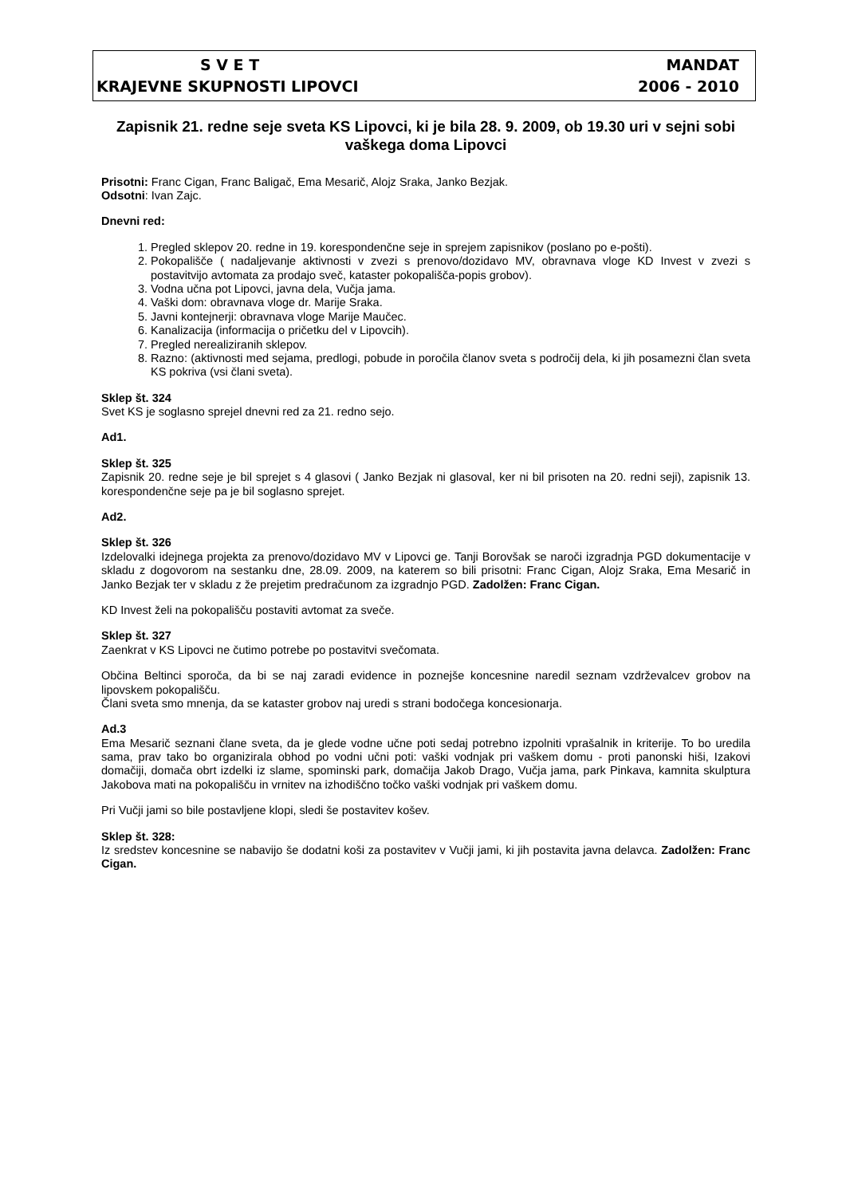S V E T MANDAT
KRAJEVNE SKUPNOSTI LIPOVCI 2006 - 2010
Zapisnik 21. redne seje sveta KS Lipovci, ki je bila 28. 9. 2009, ob 19.30 uri v sejni sobi vaškega doma Lipovci
Prisotni: Franc Cigan, Franc Baligač, Ema Mesarič, Alojz Sraka, Janko Bezjak.
Odsotni: Ivan Zajc.
Dnevni red:
1. Pregled sklepov 20. redne in 19. korespondenčne seje in sprejem zapisnikov (poslano po e-pošti).
2. Pokopališče ( nadaljevanje aktivnosti v zvezi s prenovo/dozidavo MV, obravnava vloge KD Invest v zvezi s postavitvijo avtomata za prodajo sveč, kataster pokopališča-popis grobov).
3. Vodna učna pot Lipovci, javna dela, Vučja jama.
4. Vaški dom: obravnava vloge dr. Marije Sraka.
5. Javni kontejnerji: obravnava vloge Marije Maučec.
6. Kanalizacija (informacija o pričetku del v Lipovcih).
7. Pregled nerealiziranih sklepov.
8. Razno: (aktivnosti med sejama, predlogi, pobude in poročila članov sveta s področij dela, ki jih posamezni član sveta KS pokriva (vsi člani sveta).
Sklep št. 324
Svet KS je soglasno sprejel dnevni red za 21. redno sejo.
Ad1.
Sklep št. 325
Zapisnik 20. redne seje je bil sprejet s 4 glasovi ( Janko Bezjak ni glasoval, ker ni bil prisoten na 20. redni seji), zapisnik 13. korespondenčne seje pa je bil soglasno sprejet.
Ad2.
Sklep št. 326
Izdelovalki idejnega projekta za prenovo/dozidavo MV v Lipovci ge. Tanji Borovšak se naroči izgradnja PGD dokumentacije v skladu z dogovorom na sestanku dne, 28.09. 2009, na katerem so bili prisotni: Franc Cigan, Alojz Sraka, Ema Mesarič in Janko Bezjak ter v skladu z že prejetim predračunom za izgradnjo PGD. Zadolžen: Franc Cigan.
KD Invest želi na pokopališču postaviti avtomat za sveče.
Sklep št. 327
Zaenkrat v KS Lipovci ne čutimo potrebe po postavitvi svečomata.
Občina Beltinci sporoča, da bi se naj zaradi evidence in poznejše koncesnine naredil seznam vzdrževalcev grobov na lipovskem pokopališču.
Člani sveta smo mnenja, da se kataster grobov naj uredi s strani bodočega koncesionarja.
Ad.3
Ema Mesarič seznani člane sveta, da je glede vodne učne poti sedaj potrebno izpolniti vprašalnik in kriterije. To bo uredila sama, prav tako bo organizirala obhod po vodni učni poti: vaški vodnjak pri vaškem domu - proti panonski hiši, Izakovi domačiji, domača obrt izdelki iz slame, spominski park, domačija Jakob Drago, Vučja jama, park Pinkava, kamnita skulptura Jakobova mati na pokopališču in vrnitev na izhodiščno točko vaški vodnjak pri vaškem domu.
Pri Vučji jami so bile postavljene klopi, sledi še postavitev košev.
Sklep št. 328:
Iz sredstev koncesnine se nabavijo še dodatni koši za postavitev v Vučji jami, ki jih postavita javna delavca. Zadolžen: Franc Cigan.